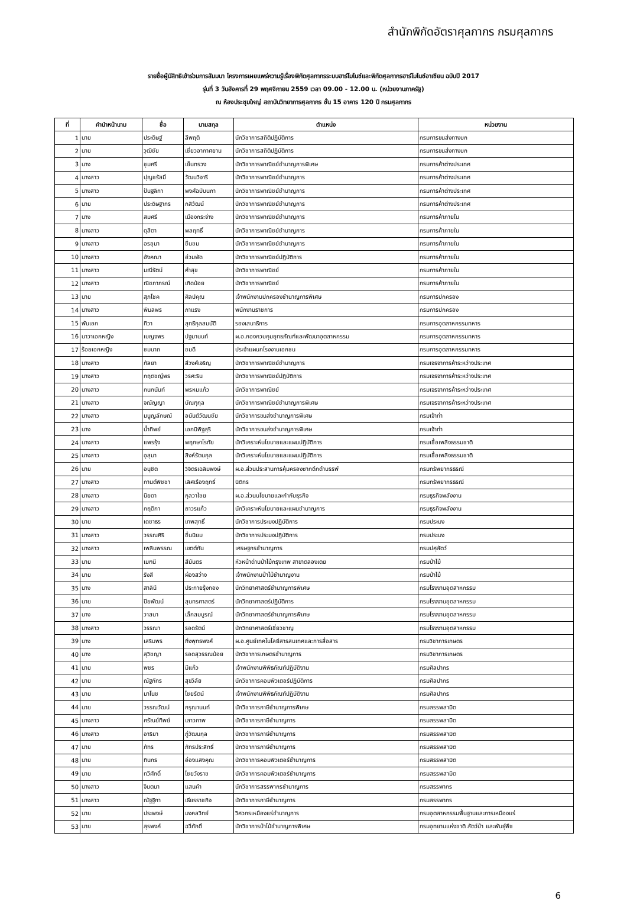สำนักพิกัดอัตราศุลกากร กรมศุลกากร
รายชื่อผู้มีสิทธิเข้าร่วมการสัมมนา โครงการเผยแพร่ความรู้เรื่องพิกัดศุลกากรระบบฮาร์โมไนซ์และพิกัดศุลกากรฮาร์โมไนซ์อาเซียน ฉบับปี 2017
รุ่นที่ 3 วันอังคารที่ 29 พฤศจิกายน 2559 เวลา 09.00 - 12.00 น. (หน่วยงานภาครัฐ)
ณ ห้องประชุมใหญ่ สถาบันวิทยาการศุลกากร ชั้น 15 อาคาร 120 ปี กรมศุลกากร
| ที่ | คำนำหน้านาม | ชื่อ | นามสกุล | ตำแหน่ง | หน่วยงาน |
| --- | --- | --- | --- | --- | --- |
| 1 | นาย | ประดิษฐ์ | ลีพฤติ | นักวิชาการสถิติปฏิบัติการ | กรมการขนส่งทางบก |
| 2 | นาย | วุฒิชัย | เชี่ยวอากาศยาน | นักวิชาการสถิติปฏิบัติการ | กรมการขนส่งทางบก |
| 3 | นาง | ชุมศรี | เย็นทรวง | นักวิชาการพาณิชย์ชำนาญการพิเศษ | กรมการค้าต่างประเทศ |
| 4 | นางสาว | ปุญชรัสมิ์ | วัฒนวิจารี | นักวิชาการพาณิชย์ชำนาญการ | กรมการค้าต่างประเทศ |
| 5 | นางสาว | ปันฐลิกา | พงศ์ฉบับนภา | นักวิชาการพาณิชย์ชำนาญการ | กรมการค้าต่างประเทศ |
| 6 | นาย | ประดิษฐากร | กสิวัฒน์ | นักวิชาการพาณิชย์ชำนาญการ | กรมการค้าต่างประเทศ |
| 7 | นาง | สมศรี | เมืองกระจ่าง | นักวิชาการพาณิชย์ชำนาญการ | กรมการค้าภายใน |
| 8 | นางสาว | ดุสิตา | พลฤทธิ์ | นักวิชาการพาณิชย์ชำนาญการ | กรมการค้าภายใน |
| 9 | นางสาว | อรอุมา | ชื่นชม | นักวิชาการพาณิชย์ชำนาญการ | กรมการค้าภายใน |
| 10 | นางสาว | อังคณา | อ่วมพัด | นักวิชาการพาณิชย์ปฏิบัติการ | กรมการค้าภายใน |
| 11 | นางสาว | มณีรัตน์ | คำสุข | นักวิชาการพาณิชย์ | กรมการค้าภายใน |
| 12 | นางสาว | ณิชภาภรณ์ | เกิดน้อย | นักวิชาการพาณิชย์ | กรมการค้าภายใน |
| 13 | นาย | สุภโชค | ศิลปคุณ | เจ้าพนักงานปกครองชำนาญการพิเศษ | กรมการปกครอง |
| 14 | นางสาว | พิมลพร | ภาแรง | พนักงานราชการ | กรมการปกครอง |
| 15 | พันเอก | ทิวา | สุทธิกุลสมบัติ | รองเสนาธิการ | กรมการอุตสาหกรรมทหาร |
| 16 | นาวาเอกหญิง | เบญจพร | ปฐมานนท์ | ผ.อ.กองควบคุมยุทธภัณฑ์และพัฒนาอุตสาหกรรม | กรมการอุตสาหกรรมทหาร |
| 17 | ร้อยเอกหญิง | ชมนาถ | ชมดี | ประจำแผนกโรงงานเอกชน | กรมการอุตสาหกรรมทหาร |
| 18 | นางสาว | กัลยา | สีวงศ์เจริญ | นักวิชาการพาณิชย์ชำนาญการ | กรมเจรจาการค้าระหว่างประเทศ |
| 19 | นางสาว | กฤตชญ์พร | วรศะริน | นักวิชาการพาณิชย์ปฏิบัติการ | กรมเจรจาการค้าระหว่างประเทศ |
| 20 | นางสาว | กนกนันท์ | พรหมแก้ว | นักวิชาการพาณิชย์ | กรมเจรจาการค้าระหว่างประเทศ |
| 21 | นางสาว | จณัญญา | บัณฑุกุล | นักวิชาการพาณิชย์ชำนาญการพิเศษ | กรมเจรจาการค้าระหว่างประเทศ |
| 22 | นางสาว | มนูญลักษณ์ | อนันต์วัฒนชัย | นักวิชาการขนส่งชำนาญการพิเศษ | กรมเจ้าท่า |
| 23 | นาง | น้ำทิพย์ | เอกนิพิฐสุริ | นักวิชาการขนส่งชำนาญการพิเศษ | กรมเจ้าท่า |
| 24 | นางสาว | แพรรุ้ง | พฤกษาโรทัย | นักวิเคราะห์นโยบายและแผนปฏิบัติการ | กรมเชื้อเพลิงธรรมชาติ |
| 25 | นางสาว | อุสุมา | สิงห์รัตนกุล | นักวิเคราะห์นโยบายและแผนปฏิบัติการ | กรมเชื้อเพลิงธรรมชาติ |
| 26 | นาย | อนุชิต | วิจิตรเฉลิมพงษ์ | ผ.อ.ส่วนประสานการคุ้มครองซากดึกดำบรรพ์ | กรมทรัพยากรธรณี |
| 27 | นางสาว | กานต์พิชชา | เลิศเรืองฤทธิ์ | นิติกร | กรมทรัพยากรธรณี |
| 28 | นางสาว | นิยดา | กุลวาไชย | ผ.อ.ส่วนนโยบายและกำกับธุรกิจ | กรมธุรกิจพลังงาน |
| 29 | นางสาว | กฤติกา | ถาวรแก้ว | นักวิเคราะห์นโยบายและแผนชำนาญการ | กรมธุรกิจพลังงาน |
| 30 | นาย | เดชาธร | เทพสุทธิ์ | นักวิชาการประมงปฏิบัติการ | กรมประมง |
| 31 | นางสาว | วรรณศิริ | ชื่นนิยม | นักวิชาการประมงปฏิบัติการ | กรมประมง |
| 32 | นางสาว | เพลินพรรณ | เขตต์กัน | เศรษฐกรชำนาญการ | กรมปศุสัตว์ |
| 33 | นาย | เมฑนี | สีมันตร | หัวหน้าด่านป่าไม้กรุงเทพ สาขาตลองเตย | กรมป่าไม้ |
| 34 | นาย | รังสี | ผ่องสว่าง | เจ้าพนักงานป่าไม้ชำนาญงาน | กรมป่าไม้ |
| 35 | นาง | สาลินี | ประกายรุ้งทอง | นักวิทยาศาสตร์ชำนาญการพิเศษ | กรมโรงงานอุตสาหกรรม |
| 36 | นาย | ปิยพัฒน์ | สุนทรศาสตร์ | นักวิทยาศาสตร์ปฏิบัติการ | กรมโรงงานอุตสาหกรรม |
| 37 | นาง | วาสนา | เล็กสมบูรณ์ | นักวิทยาศาสตร์ชำนาญการพิเศษ | กรมโรงงานอุตสาหกรรม |
| 38 | นางสาว | วรรณา | รอดรัตน์ | นักวิทยาศาสตร์เชี่ยวชาญ | กรมโรงงานอุตสาหกรรม |
| 39 | นาง | เสริมพร | กิ่งพุทธพงศ์ | ผ.อ.ศูนย์เทคโนโลยีสารสนเทศและการสื่อสาร | กรมวิชาการเกษตร |
| 40 | นาง | สุวิชญา | รอดสุวรรณน้อย | นักวิชาการเกษตรชำนาญการ | กรมวิชาการเกษตร |
| 41 | นาย | พชร | มีแก้ว | เจ้าพนักงานพิพิธภัณฑ์ปฏิบัติงาน | กรมศิลปากร |
| 42 | นาย | ณัฐภัทร | สุขวิลัย | นักวิชาการคอมพิวเตอร์ปฏิบัติการ | กรมศิลปากร |
| 43 | นาย | มาโนช | ไชยรัตน์ | เจ้าพนักงานพิพิธภัณฑ์ปฏิบัติงาน | กรมศิลปากร |
| 44 | นาย | วรรณวัฒน์ | กรุณานนท์ | นักวิชาการภาษีชำนาญการพิเศษ | กรมสรรพสามิต |
| 45 | นางสาว | ศรัณย์ทิพย์ | เสาวภาพ | นักวิชาการภาษีชำนาญการ | กรมสรรพสามิต |
| 46 | นางสาว | อาริยา | ภู่วัฒนกุล | นักวิชาการภาษีชำนาญการ | กรมสรรพสามิต |
| 47 | นาย | ภัทร | ภัทรประสิทธิ์ | นักวิชาการภาษีชำนาญการ | กรมสรรพสามิต |
| 48 | นาย | ทินกร | อ่องแสงคุณ | นักวิชาการคอมพิวเตอร์ชำนาญการ | กรมสรรพสามิต |
| 49 | นาย | ทวีศักดิ์ | ไชยวังราช | นักวิชาการคอมพิวเตอร์ชำนาญการ | กรมสรรพสามิต |
| 50 | นางสาว | จินตนา | แสนคำ | นักวิชาการสรรพากรชำนาญการ | กรมสรรพากร |
| 51 | นางสาว | ณัฐฐิกา | เธียรราชกิจ | นักวิชาการภาษีชำนาญการ | กรมสรรพากร |
| 52 | นาย | ประพงษ์ | มงคลวิทย์ | วิศวกรเหมืองแร่ชำนาญการ | กรมอุตสาหกรรมพื้นฐานและการเหมืองแร่ |
| 53 | นาย | สุรพงศ์ | ฉวีภักดิ์ | นักวิชาการป่าไม้ชำนาญการพิเศษ | กรมอุทยานแห่งชาติ สัตว์ป่า และพันธุ์พืช |
6